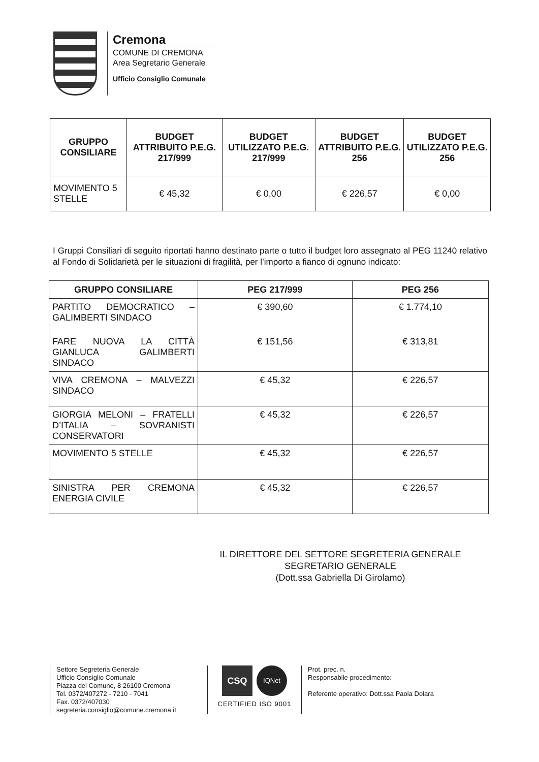Cremona
COMUNE DI CREMONA
Area Segretario Generale
Ufficio Consiglio Comunale
| GRUPPO CONSILIARE | BUDGET ATTRIBUITO P.E.G. 217/999 | BUDGET UTILIZZATO P.E.G. 217/999 | BUDGET ATTRIBUITO P.E.G. 256 | BUDGET UTILIZZATO P.E.G. 256 |
| --- | --- | --- | --- | --- |
| MOVIMENTO 5 STELLE | € 45,32 | € 0,00 | € 226,57 | € 0,00 |
I Gruppi Consiliari di seguito riportati hanno destinato parte o tutto il budget loro assegnato al PEG 11240 relativo al Fondo di Solidarietà per le situazioni di fragilità, per l’importo a fianco di ognuno indicato:
| GRUPPO CONSILIARE | PEG 217/999 | PEG 256 |
| --- | --- | --- |
| PARTITO DEMOCRATICO – GALIMBERTI SINDACO | € 390,60 | € 1.774,10 |
| FARE NUOVA LA CITTÀ GIANLUCA GALIMBERTI SINDACO | € 151,56 | € 313,81 |
| VIVA CREMONA – MALVEZZI SINDACO | € 45,32 | € 226,57 |
| GIORGIA MELONI – FRATELLI D’ITALIA – SOVRANISTI CONSERVATORI | € 45,32 | € 226,57 |
| MOVIMENTO 5 STELLE | € 45,32 | € 226,57 |
| SINISTRA PER CREMONA ENERGIA CIVILE | € 45,32 | € 226,57 |
IL DIRETTORE DEL SETTORE SEGRETERIA GENERALE
SEGRETARIO GENERALE
(Dott.ssa Gabriella Di Girolamo)
Settore Segreteria Generale
Ufficio Consiglio Comunale
Piazza del Comune, 8 26100 Cremona
Tel. 0372/407272 - 7210 - 7041
Fax. 0372/407030
segreteria.consiglio@comune.cremona.it
CSQ
IQNet
CERTIFIED ISO 9001
Prot. prec. n.
Responsabile procedimento:
Referente operativo: Dott.ssa Paola Dolara